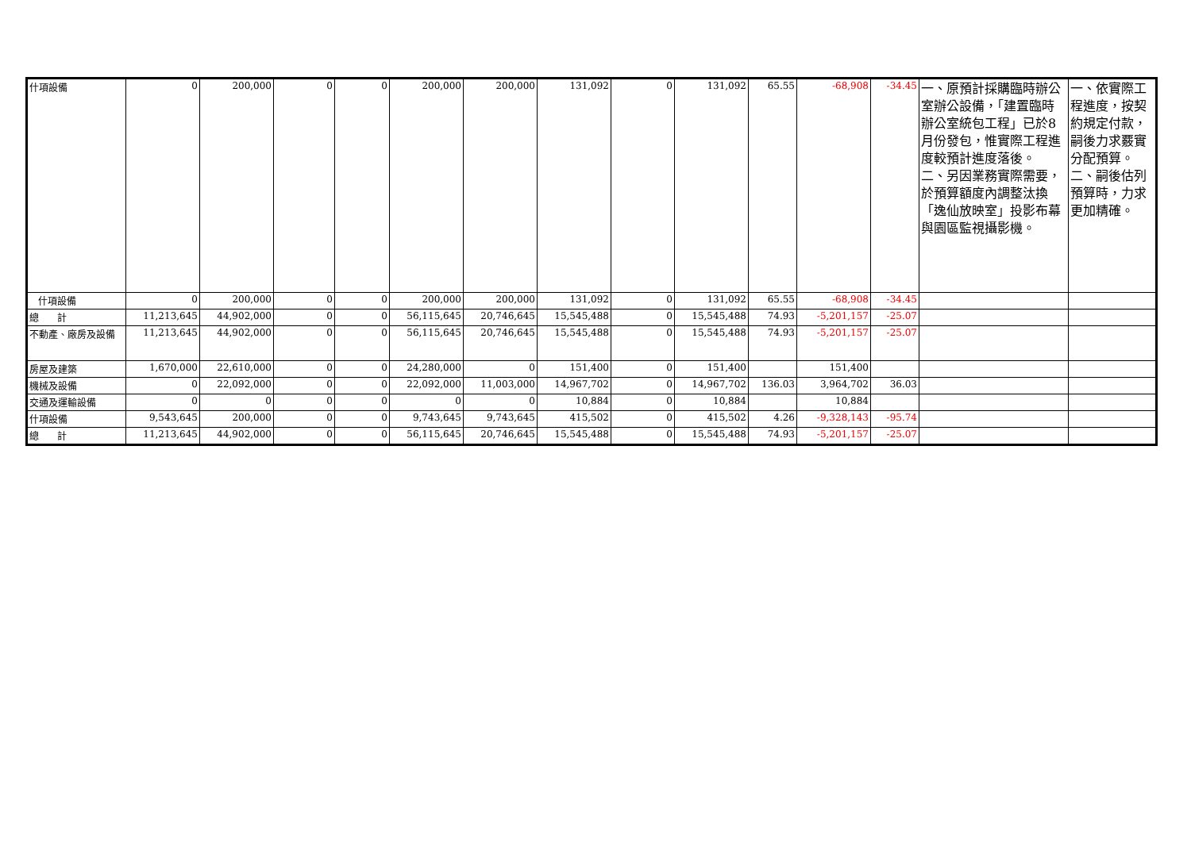| 什項設備 | 0 | 200,000 | 0 | 0 | 200,000 | 200,000 | 131,092 | 0 | 131,092 | 65.55 | -68,908 | -34.45 | 一、原預計採購臨時辦公室辦公設備，「建置臨時辦公室統包工程」已於8月份發包，惟實際工程進度較預計進度落後。 二、另因業務實際需要，於預算額度內調整汰換「逸仙放映室」投影布幕與園區監視攝影機。 | 一、依實際工程進度，按契約規定付款，嗣後力求覈實分配預算。 二、嗣後估列預算時，力求更加精確。 |
| 什項設備 | 0 | 200,000 | 0 | 0 | 200,000 | 200,000 | 131,092 | 0 | 131,092 | 65.55 | -68,908 | -34.45 | | |
| 總 計 | 11,213,645 | 44,902,000 | 0 | 0 | 56,115,645 | 20,746,645 | 15,545,488 | 0 | 15,545,488 | 74.93 | -5,201,157 | -25.07 | | |
| 不動產、廠房及設備 | 11,213,645 | 44,902,000 | 0 | 0 | 56,115,645 | 20,746,645 | 15,545,488 | 0 | 15,545,488 | 74.93 | -5,201,157 | -25.07 | | |
| 房屋及建築 | 1,670,000 | 22,610,000 | 0 | 0 | 24,280,000 | 0 | 151,400 | 0 | 151,400 | | 151,400 | | | |
| 機械及設備 | 0 | 22,092,000 | 0 | 0 | 22,092,000 | 11,003,000 | 14,967,702 | 0 | 14,967,702 | 136.03 | 3,964,702 | 36.03 | | |
| 交通及運輸設備 | 0 | 0 | 0 | 0 | 0 | 0 | 10,884 | 0 | 10,884 | | 10,884 | | | |
| 什項設備 | 9,543,645 | 200,000 | 0 | 0 | 9,743,645 | 9,743,645 | 415,502 | 0 | 415,502 | 4.26 | -9,328,143 | -95.74 | | |
| 總 計 | 11,213,645 | 44,902,000 | 0 | 0 | 56,115,645 | 20,746,645 | 15,545,488 | 0 | 15,545,488 | 74.93 | -5,201,157 | -25.07 | | |